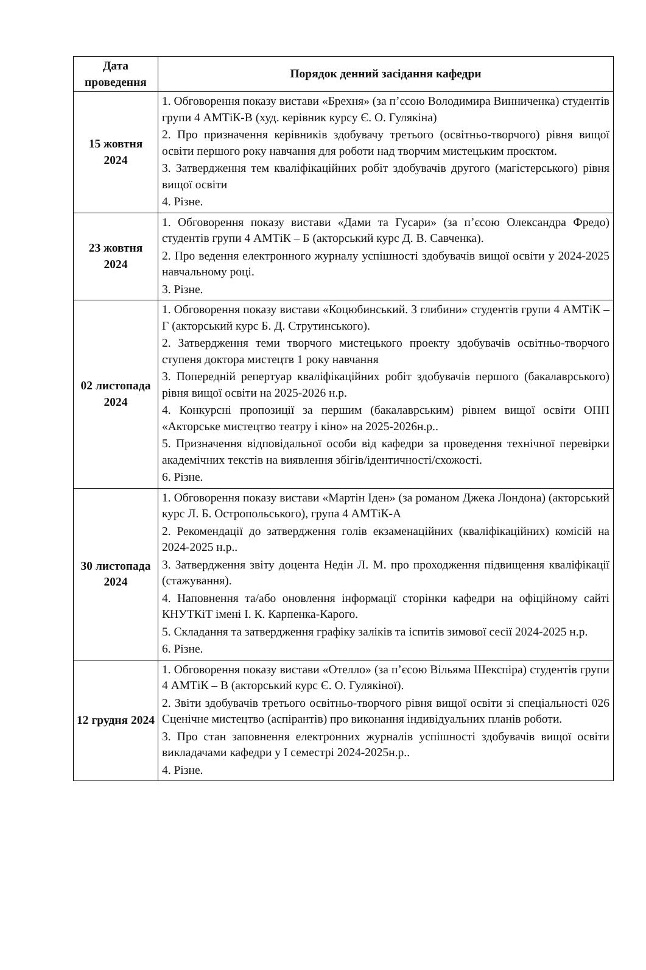| Дата проведення | Порядок денний засідання кафедри |
| --- | --- |
| 15 жовтня 2024 | 1. Обговорення показу вистави «Брехня» (за п’єсою Володимира Винниченка) студентів групи 4 АМТіК-В (худ. керівник курсу Є. О. Гулякіна) 2. Про призначення керівників здобувачу третього (освітньо-творчого) рівня вищої освіти першого року навчання для роботи над творчим мистецьким проєктом. 3. Затвердження тем кваліфікаційних робіт здобувачів другого (магістерського) рівня вищої освіти 4. Різне. |
| 23 жовтня 2024 | 1. Обговорення показу вистави «Дами та Гусари» (за п’єсою Олександра Фредо) студентів групи 4 АМТіК – Б (акторський курс Д. В. Савченка). 2. Про ведення електронного журналу успішності здобувачів вищої освіти у 2024-2025 навчальному році. 3. Різне. |
| 02 листопада 2024 | 1. Обговорення показу вистави «Коцюбинський. З глибини» студентів групи 4 АМТіК – Г (акторський курс Б. Д. Струтинського). 2. Затвердження теми творчого мистецького проекту здобувачів освітньо-творчого ступеня доктора мистецтв 1 року навчання 3. Попередній репертуар кваліфікаційних робіт здобувачів першого (бакалаврського) рівня вищої освіти на 2025-2026 н.р. 4. Конкурсні пропозиції за першим (бакалаврським) рівнем вищої освіти ОПП «Акторське мистецтво театру і кіно» на 2025-2026н.р.. 5. Призначення відповідальної особи від кафедри за проведення технічної перевірки академічних текстів на виявлення збігів/ідентичності/схожості. 6. Різне. |
| 30 листопада 2024 | 1. Обговорення показу вистави «Мартін Іден» (за романом Джека Лондона) (акторський курс Л. Б. Острополь­ського), група 4 АМТіК-А 2. Рекомендації до затвердження голів екзаменаційних (кваліфікаційних) комісій на 2024-2025 н.р.. 3. Затвердження звіту доцента Недін Л. М. про проходження підвищення кваліфікації (стажування). 4. Наповнення та/або оновлення інформації сторінки кафедри на офіційному сайті КНУТКіТ імені І. К. Карпенка-Карого. 5. Складання та затвердження графіку заліків та іспитів зимової сесії 2024-2025 н.р. 6. Різне. |
| 12 грудня 2024 | 1. Обговорення показу вистави «Отелло» (за п’єсою Вільяма Шекспіра) студентів групи 4 АМТіК – В (акторський курс Є. О. Гулякіної). 2. Звіти здобувачів третього освітньо-творчого рівня вищої освіти зі спеціальності 026 Сценічне мистецтво (аспірантів) про виконання індивідуальних планів роботи. 3. Про стан заповнення електронних журналів успішності здобувачів вищої освіти викладачами кафедри у І семестрі 2024-2025н.р.. 4. Різне. |